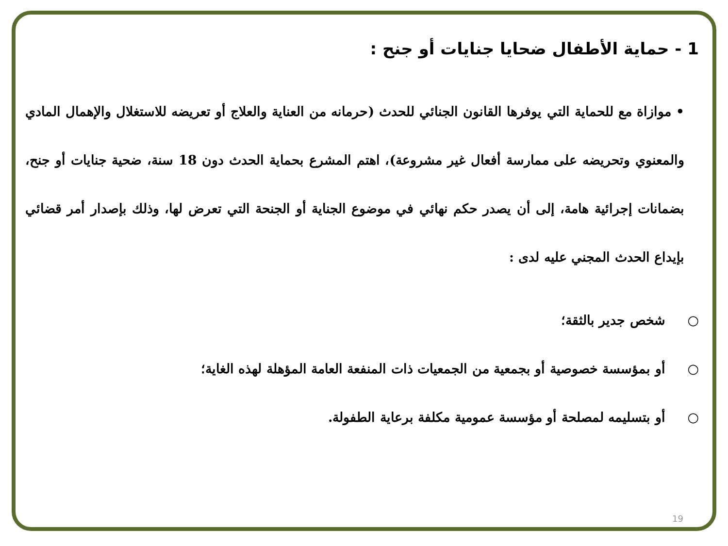1 - حماية الأطفال ضحايا جنايات أو جنح :
• موازاة مع للحماية التي يوفرها القانون الجنائي للحدث (حرمانه من العناية والعلاج أو تعريضه للاستغلال والإهمال المادي والمعنوي وتحريضه على ممارسة أفعال غير مشروعة)، اهتم المشرع بحماية الحدث دون 18 سنة، ضحية جنايات أو جنح، بضمانات إجرائية هامة، إلى أن يصدر حكم نهائي في موضوع الجناية أو الجنحة التي تعرض لها، وذلك بإصدار أمر قضائي بإيداع الحدث المجني عليه لدى :
○ شخص جدير بالثقة؛
○ أو بمؤسسة خصوصية أو بجمعية من الجمعيات ذات المنفعة العامة المؤهلة لهذه الغاية؛
○ أو بتسليمه لمصلحة أو مؤسسة عمومية مكلفة برعاية الطفولة.
19